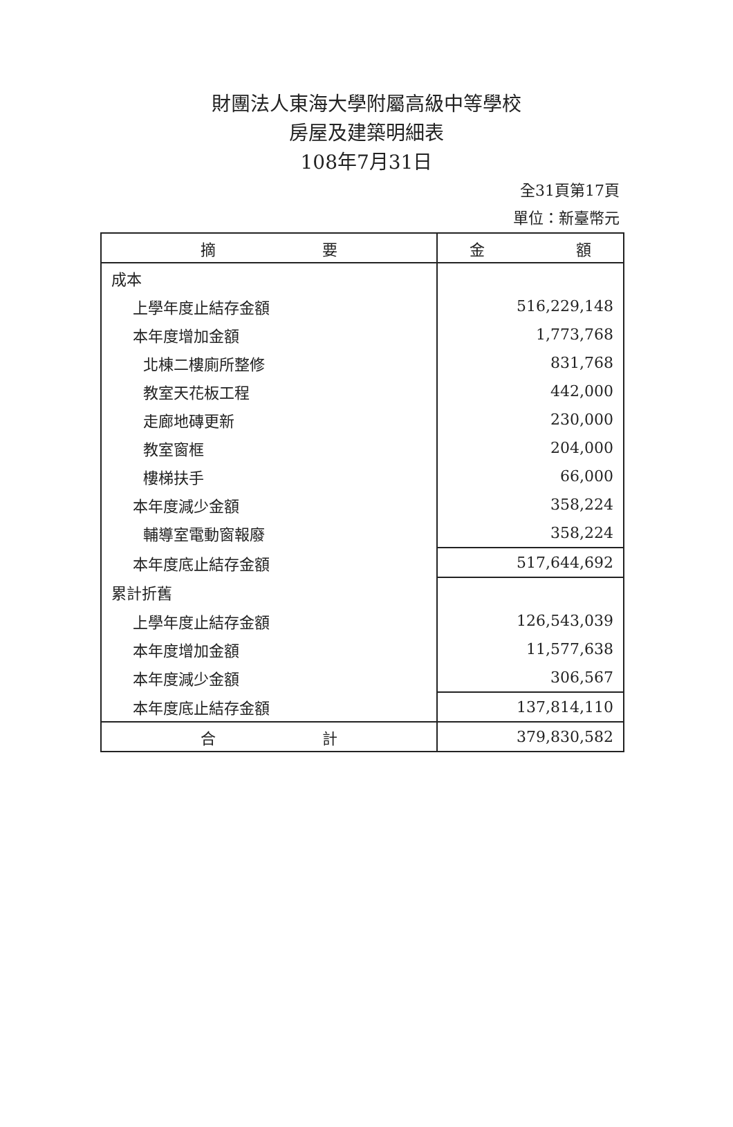財團法人東海大學附屬高級中等學校
房屋及建築明細表
108年7月31日
全31頁第17頁
單位：新臺幣元
| 摘 要 | 金 額 |
| --- | --- |
| 成本 | |
| 上學年度止結存金額 | 516,229,148 |
| 本年度增加金額 | 1,773,768 |
| 北棟二樓廁所整修 | 831,768 |
| 教室天花板工程 | 442,000 |
| 走廊地磚更新 | 230,000 |
| 教室窗框 | 204,000 |
| 樓梯扶手 | 66,000 |
| 本年度減少金額 | 358,224 |
| 輔導室電動窗報廢 | 358,224 |
| 本年度底止結存金額 | 517,644,692 |
| 累計折舊 | |
| 上學年度止結存金額 | 126,543,039 |
| 本年度增加金額 | 11,577,638 |
| 本年度減少金額 | 306,567 |
| 本年度底止結存金額 | 137,814,110 |
| 合 計 | 379,830,582 |